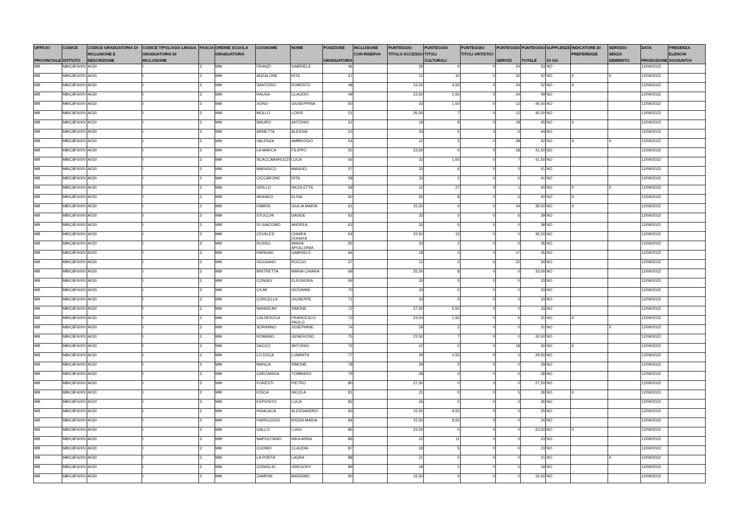| UFFICIO PROVINCIALE | CODICE ISTITUTO | CODICE GRADUATORIA DI INCLUSIONE E DESCRIZIONE | CODICE TIPOLOGIA LINGUA GRADUATORIA DI INCLUSIONE | FASCIA | ORDINE SCUOLA GRADUATORIA | COGNOME | NOME | POSIZIONE GRADUATORIA | INCLUSIONE CON RISERVA | PUNTEGGIO TITOLO ACCESSO | PUNTEGGIO TITOLI CULTURALI | PUNTEGGIO TITOLI ARTISTICI | PUNTEGGIO SERVIZI | PUNTEGGIO TOTALE | SUPPLENZE 10 GG | INDICATORE DI PREFERENZE | SERVIZIO SENZA DEMERITO | DATA PRODUZIONE | PRESENZA ELENCHI AGGIUNTIVI |
| --- | --- | --- | --- | --- | --- | --- | --- | --- | --- | --- | --- | --- | --- | --- | --- | --- | --- | --- | --- |
| MB | MBIC8F600V | A030 | I | 3 | MM | FRANZI | GABRIELE | 46 | | 29 | 0 | 0 | 24 | 53 | NO | | | 12/09/2022 | |
| MB | MBIC8F600V | A030 | I | 3 | MM | ANZALONE | RITA | 47 | | 12 | 10 | 0 | 30 | 52 | NO | X | X | 12/09/2022 | |
| MB | MBIC8F600V | A030 | I | 3 | MM | SANTORO | ROBERTO | 48 | | 23,50 | 4,50 | 0 | 24 | 52 | NO | X | | 12/09/2022 | |
| MB | MBIC8F600V | A030 | I | 3 | MM | RAUSA | CLAUDIO | 49 | | 23,50 | 1,50 | 0 | 24 | 49 | NO | | | 12/09/2022 | |
| MB | MBIC8F600V | A030 | I | 3 | MM | VONO | GIUSEPPINA | 50 | | 33 | 1,50 | 0 | 12 | 46,50 | NO | | | 12/09/2022 | |
| MB | MBIC8F600V | A030 | I | 3 | MM | MOLLO | LORIS | 51 | | 26,50 | 7 | 0 | 12 | 45,50 | NO | | | 12/09/2022 | |
| MB | MBIC8F600V | A030 | I | 3 | MM | MAURO | ANTONIO | 52 | | 18 | 9 | 0 | 18 | 45 | NO | X | | 12/09/2022 | |
| MB | MBIC8F600V | A030 | I | 3 | MM | ARNETTA | ALESSIA | 53 | | 33 | 5 | 0 | 6 | 44 | NO | | | 12/09/2022 | |
| MB | MBIC8F600V | A030 | I | 3 | MM | VALENZA | AMBROGIO | 54 | | 12 | 2 | 0 | 28 | 42 | NO | X | X | 12/09/2022 | |
| MB | MBIC8F600V | A030 | I | 3 | MM | LA MARCA | FILIPPO | 55 | | 23,50 | 0 | 0 | 18 | 41,50 | NO | | | 12/09/2022 | |
| MB | MBIC8F600V | A030 | I | 3 | MM | SCACCABAROZZI | LUCA | 56 | | 33 | 1,50 | 0 | 7 | 41,50 | NO | | | 12/09/2022 | |
| MB | MBIC8F600V | A030 | I | 3 | MM | MARASCO | MANUEL | 57 | | 33 | 6 | 0 | 2 | 41 | NO | | | 12/09/2022 | |
| MB | MBIC8F600V | A030 | I | 3 | MM | CICCARONE | RITA | 58 | | 33 | 2 | 0 | 6 | 41 | NO | | | 12/09/2022 | |
| MB | MBIC8F600V | A030 | I | 3 | MM | GRILLO | NICOLETTA | 59 | | 12 | 27 | 0 | 1 | 40 | NO | X | X | 12/09/2022 | |
| MB | MBIC8F600V | A030 | I | 3 | MM | ARANEO | ELISA | 60 | | 26 | 8 | 0 | 6 | 40 | NO | X | | 12/09/2022 | |
| MB | MBIC8F600V | A030 | I | 3 | MM | FABRIS | GIULIA MARIA | 61 | | 15,50 | 0 | 0 | 24 | 39,50 | NO | X | | 12/09/2022 | |
| MB | MBIC8F600V | A030 | I | 3 | MM | STUCCHI | DAVIDE | 62 | | 33 | 0 | 0 | 6 | 39 | NO | | | 12/09/2022 | |
| MB | MBIC8F600V | A030 | I | 3 | MM | DI GIACOMO | ANDREA | 63 | | 33 | 5 | 0 | 0 | 38 | NO | | | 12/09/2022 | |
| MB | MBIC8F600V | A030 | I | 3 | MM | CEVALES | CHIARA DONATA | 64 | | 23,50 | 13 | 0 | 0 | 36,50 | NO | | | 12/09/2022 | |
| MB | MBIC8F600V | A030 | I | 3 | MM | RUSSO | MARIA APOLLONIA | 65 | | 33 | 2 | 0 | 0 | 35 | NO | | | 12/09/2022 | |
| MB | MBIC8F600V | A030 | I | 3 | MM | PAPAGNI | GABRIELE | 66 | | 18 | 0 | 0 | 17 | 35 | NO | | | 12/09/2022 | |
| MB | MBIC8F600V | A030 | I | 3 | MM | VIGGIANO | ROCCO | 67 | | 12 | 0 | 0 | 22 | 34 | NO | | | 12/09/2022 | |
| MB | MBIC8F600V | A030 | I | 3 | MM | MISTRETTA | MARIA CHIARA | 68 | | 25,50 | 8 | 0 | 0 | 33,50 | NO | | | 12/09/2022 | |
| MB | MBIC8F600V | A030 | I | 3 | MM | CONGIU | ELEONORA | 69 | | 33 | 0 | 0 | 0 | 33 | NO | | | 12/09/2022 | |
| MB | MBIC8F600V | A030 | I | 3 | MM | CILMI | GIOVANNI | 70 | | 33 | 0 | 0 | 0 | 33 | NO | | | 12/09/2022 | |
| MB | MBIC8F600V | A030 | I | 3 | MM | CORCELLA | GIUSEPPE | 71 | | 33 | 0 | 0 | 0 | 33 | NO | | | 12/09/2022 | |
| MB | MBIC8F600V | A030 | I | 3 | MM | NANNICINI | SIMONE | 72 | | 27,50 | 5,50 | 0 | 0 | 33 | NO | | | 12/09/2022 | |
| MB | MBIC8F600V | A030 | I | 3 | MM | CALDEROLA | FRANCESCO PAOLO | 73 | | 23,50 | 1,50 | 0 | 6 | 31 | NO | X | | 12/09/2022 | |
| MB | MBIC8F600V | A030 | I | 3 | MM | SORANNO | JOSEPHINE | 74 | | 29 | 2 | 0 | 0 | 31 | NO | | X | 12/09/2022 | |
| MB | MBIC8F600V | A030 | I | 3 | MM | ROMANO | GENEROSO | 75 | | 23,50 | 7 | 0 | 0 | 30,50 | NO | | | 12/09/2022 | |
| MB | MBIC8F600V | A030 | I | 3 | MM | SACCO | ANTONIO | 76 | | 12 | 0 | 0 | 18 | 30 | NO | X | | 12/09/2022 | |
| MB | MBIC8F600V | A030 | I | 3 | MM | LO DUCA | LUMINITA | 77 | | 29 | 0,50 | 0 | 0 | 29,50 | NO | | | 12/09/2022 | |
| MB | MBIC8F600V | A030 | I | 3 | MM | MANCA | SIMONE | 78 | | 29 | 0 | 0 | 0 | 29 | NO | | | 12/09/2022 | |
| MB | MBIC8F600V | A030 | I | 3 | MM | CARZANIGA | TOMMASO | 79 | | 28 | 0 | 0 | 0 | 28 | NO | | | 12/09/2022 | |
| MB | MBIC8F600V | A030 | I | 3 | MM | FORESTI | PIETRO | 80 | | 27,50 | 0 | 0 | 0 | 27,50 | NO | | | 12/09/2022 | |
| MB | MBIC8F600V | A030 | I | 3 | MM | IOSCA | NICOLA | 81 | | 21 | 0 | 0 | 5 | 26 | NO | X | | 12/09/2022 | |
| MB | MBIC8F600V | A030 | I | 3 | MM | ESPOSITO | LUCA | 82 | | 26 | 0 | 0 | 0 | 26 | NO | | | 12/09/2022 | |
| MB | MBIC8F600V | A030 | I | 3 | MM | INSALACA | ALESSANDRO | 83 | | 15,50 | 9,50 | 0 | 0 | 25 | NO | | | 12/09/2022 | |
| MB | MBIC8F600V | A030 | I | 3 | MM | FARRUGGIO | KRIZIA MARIA | 84 | | 15,50 | 8,50 | 0 | 0 | 24 | NO | | | 12/09/2022 | |
| MB | MBIC8F600V | A030 | I | 3 | MM | GALLO | LUIGI | 85 | | 23,50 | 0 | 0 | 0 | 23,50 | NO | X | | 12/09/2022 | |
| MB | MBIC8F600V | A030 | I | 3 | MM | NAPOLITANO | NIKA ANNA | 86 | | 12 | 11 | 0 | 0 | 23 | NO | | | 12/09/2022 | |
| MB | MBIC8F600V | A030 | I | 3 | MM | CUOMO | CLAUDIA | 87 | | 18 | 5 | 0 | 0 | 23 | NO | | | 12/09/2022 | |
| MB | MBIC8F600V | A030 | I | 3 | MM | LA PORTA | LAURA | 88 | | 21 | 0 | 0 | 0 | 21 | NO | | X | 12/09/2022 | |
| MB | MBIC8F600V | A030 | I | 3 | MM | CONIGLIO | GREGORY | 89 | | 18 | 0 | 0 | 0 | 18 | NO | | | 12/09/2022 | |
| MB | MBIC8F600V | A030 | I | 3 | MM | ZAMPINI | MASSIMO | 90 | | 16,50 | 0 | 0 | 0 | 16,50 | NO | | | 12/09/2022 | |